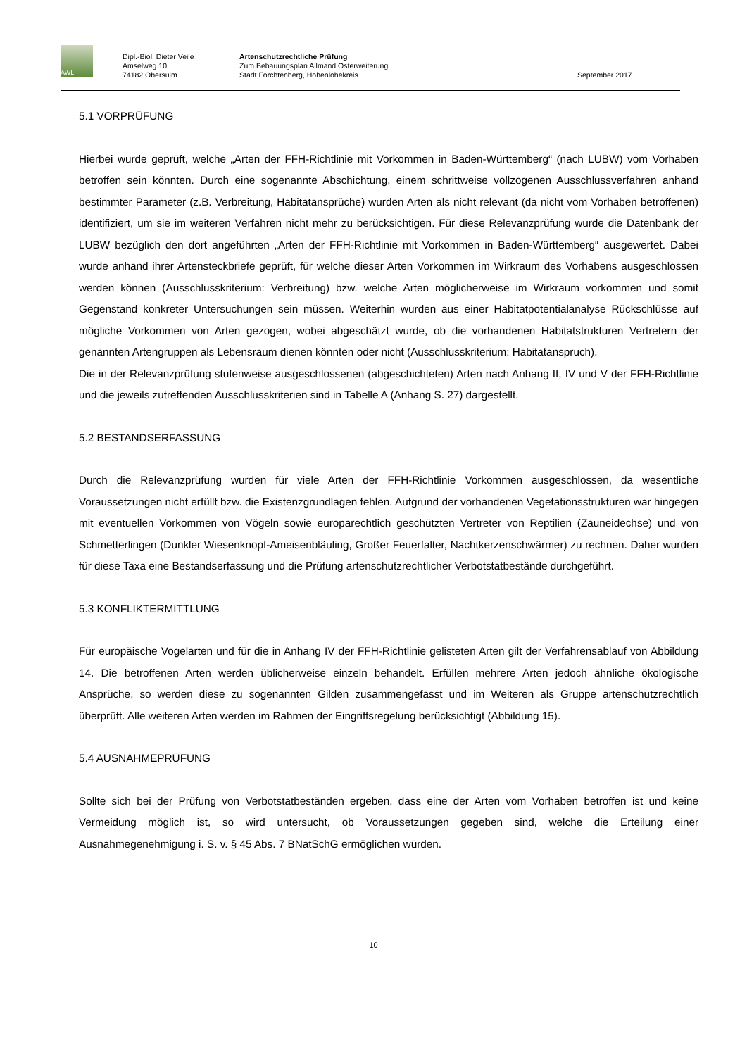AWL
Dipl.-Biol. Dieter Veile
Amselweg 10
74182 Obersulm
Artenschutzrechtliche Prüfung
Zum Bebauungsplan Allmand Osterweiterung
Stadt Forchtenberg, Hohenlohekreis
September 2017
5.1 VORPRÜFUNG
Hierbei wurde geprüft, welche „Arten der FFH-Richtlinie mit Vorkommen in Baden-Württemberg“ (nach LUBW) vom Vorhaben betroffen sein könnten. Durch eine sogenannte Abschichtung, einem schrittweise vollzogenen Ausschlussverfahren anhand bestimmter Parameter (z.B. Verbreitung, Habitatansprüche) wurden Arten als nicht relevant (da nicht vom Vorhaben betroffenen) identifiziert, um sie im weiteren Verfahren nicht mehr zu berücksichtigen. Für diese Relevanzprüfung wurde die Datenbank der LUBW bezüglich den dort angeführten „Arten der FFH-Richtlinie mit Vorkommen in Baden-Württemberg“ ausgewertet. Dabei wurde anhand ihrer Artensteckbriefe geprüft, für welche dieser Arten Vorkommen im Wirkraum des Vorhabens ausgeschlossen werden können (Ausschlusskriterium: Verbreitung) bzw. welche Arten möglicherweise im Wirkraum vorkommen und somit Gegenstand konkreter Untersuchungen sein müssen. Weiterhin wurden aus einer Habitatpotentialanalyse Rückschlüsse auf mögliche Vorkommen von Arten gezogen, wobei abgeschätzt wurde, ob die vorhandenen Habitatstrukturen Vertretern der genannten Artengruppen als Lebensraum dienen könnten oder nicht (Ausschlusskriterium: Habitatanspruch).
Die in der Relevanzprüfung stufenweise ausgeschlossenen (abgeschichteten) Arten nach Anhang II, IV und V der FFH-Richtlinie und die jeweils zutreffenden Ausschlusskriterien sind in Tabelle A (Anhang S. 27) dargestellt.
5.2 BESTANDSERFASSUNG
Durch die Relevanzprüfung wurden für viele Arten der FFH-Richtlinie Vorkommen ausgeschlossen, da wesentliche Voraussetzungen nicht erfüllt bzw. die Existenzgrundlagen fehlen. Aufgrund der vorhandenen Vegetationsstrukturen war hingegen mit eventuellen Vorkommen von Vögeln sowie europarechtlich geschützten Vertreter von Reptilien (Zauneidechse) und von Schmetterlingen (Dunkler Wiesenknopf-Ameisenbläuling, Großer Feuerfalter, Nachtkerzenschwärmer) zu rechnen. Daher wurden für diese Taxa eine Bestandserfassung und die Prüfung artenschutzrechtlicher Verbotstatbestände durchgeführt.
5.3 KONFLIKTERMITTLUNG
Für europäische Vogelarten und für die in Anhang IV der FFH-Richtlinie gelisteten Arten gilt der Verfahrensablauf von Abbildung 14. Die betroffenen Arten werden üblicherweise einzeln behandelt. Erfüllen mehrere Arten jedoch ähnliche ökologische Ansprüche, so werden diese zu sogenannten Gilden zusammengefasst und im Weiteren als Gruppe artenschutzrechtlich überprüft. Alle weiteren Arten werden im Rahmen der Eingriffsregelung berücksichtigt (Abbildung 15).
5.4 AUSNAHMEPRÜFUNG
Sollte sich bei der Prüfung von Verbotstatbeständen ergeben, dass eine der Arten vom Vorhaben betroffen ist und keine Vermeidung möglich ist, so wird untersucht, ob Voraussetzungen gegeben sind, welche die Erteilung einer Ausnahmegenehmigung i. S. v. § 45 Abs. 7 BNatSchG ermöglichen würden.
10